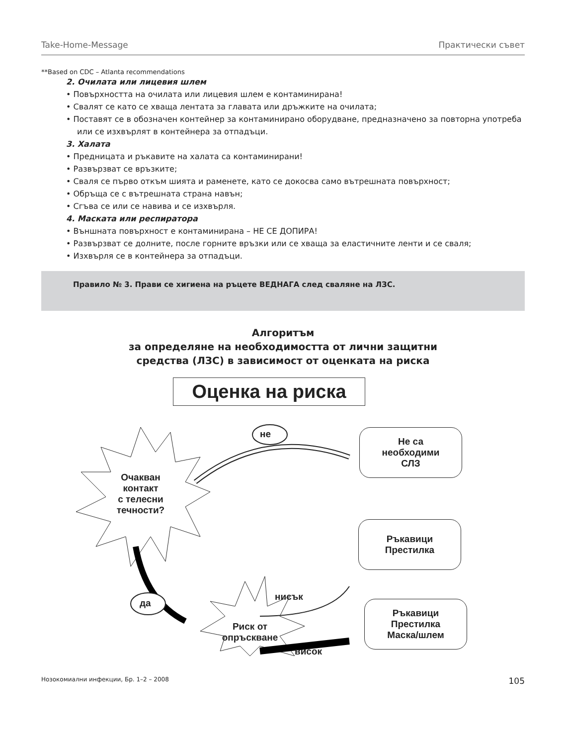Take-Home-Message Практически съвет
**Based on CDC – Atlanta recommendations
2. Очилата или лицевия шлем
• Повърхността на очилата или лицевия шлем е контаминирана!
• Свалят се като се хваща лентата за главата или дръжките на очилата;
• Поставят се в обозначен контейнер за контаминирано оборудване, предназначено за повторна употреба или се изхвърлят в контейнера за отпадъци.
3. Халата
• Предницата и ръкавите на халата са контаминирани!
• Развързват се връзките;
• Сваля се първо откъм шията и раменете, като се докосва само вътрешната повърхност;
• Обръща се с вътрешната страна навън;
• Сгъва се или се навива и се изхвърля.
4. Маската или респиратора
• Външната повърхност е контаминирана – НЕ СЕ ДОПИРА!
• Развързват се долните, после горните връзки или се хваща за еластичните ленти и се сваля;
• Изхвърля се в контейнера за отпадъци.
Правило № 3. Прави се хигиена на ръцете ВЕДНАГА след сваляне на ЛЗС.
Алгоритъм
за определяне на необходимостта от лични защитни
средства (ЛЗС) в зависимост от оценката на риска
Оценка на риска
не
Не са
необходими
СЛЗ
Очакван
контакт
с телесни
течности?
Ръкавици
Престилка
да
нисък
Ръкавици
Престилка
Маска/шлем
Риск от
опръскване
висок
Нозокомиални инфекции, Бр. 1–2 – 2008 105